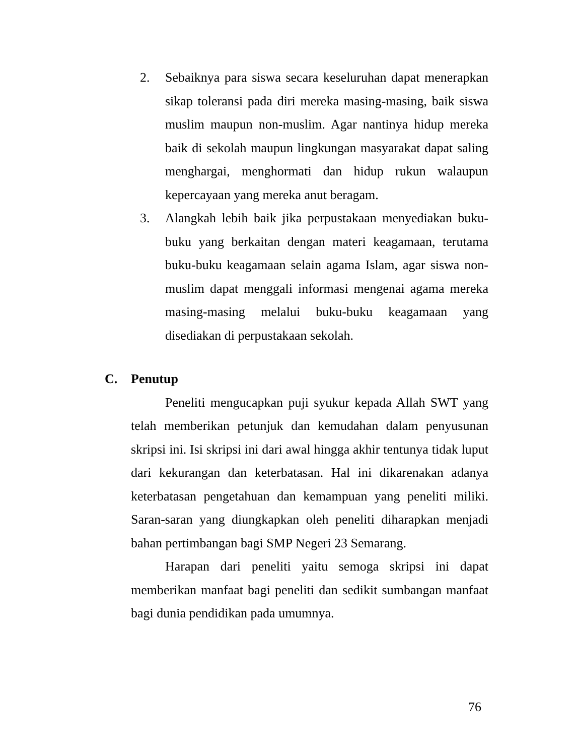2. Sebaiknya para siswa secara keseluruhan dapat menerapkan sikap toleransi pada diri mereka masing-masing, baik siswa muslim maupun non-muslim. Agar nantinya hidup mereka baik di sekolah maupun lingkungan masyarakat dapat saling menghargai, menghormati dan hidup rukun walaupun kepercayaan yang mereka anut beragam.
3. Alangkah lebih baik jika perpustakaan menyediakan buku-buku yang berkaitan dengan materi keagamaan, terutama buku-buku keagamaan selain agama Islam, agar siswa non-muslim dapat menggali informasi mengenai agama mereka masing-masing melalui buku-buku keagamaan yang disediakan di perpustakaan sekolah.
C. Penutup
Peneliti mengucapkan puji syukur kepada Allah SWT yang telah memberikan petunjuk dan kemudahan dalam penyusunan skripsi ini. Isi skripsi ini dari awal hingga akhir tentunya tidak luput dari kekurangan dan keterbatasan. Hal ini dikarenakan adanya keterbatasan pengetahuan dan kemampuan yang peneliti miliki. Saran-saran yang diungkapkan oleh peneliti diharapkan menjadi bahan pertimbangan bagi SMP Negeri 23 Semarang.
Harapan dari peneliti yaitu semoga skripsi ini dapat memberikan manfaat bagi peneliti dan sedikit sumbangan manfaat bagi dunia pendidikan pada umumnya.
76